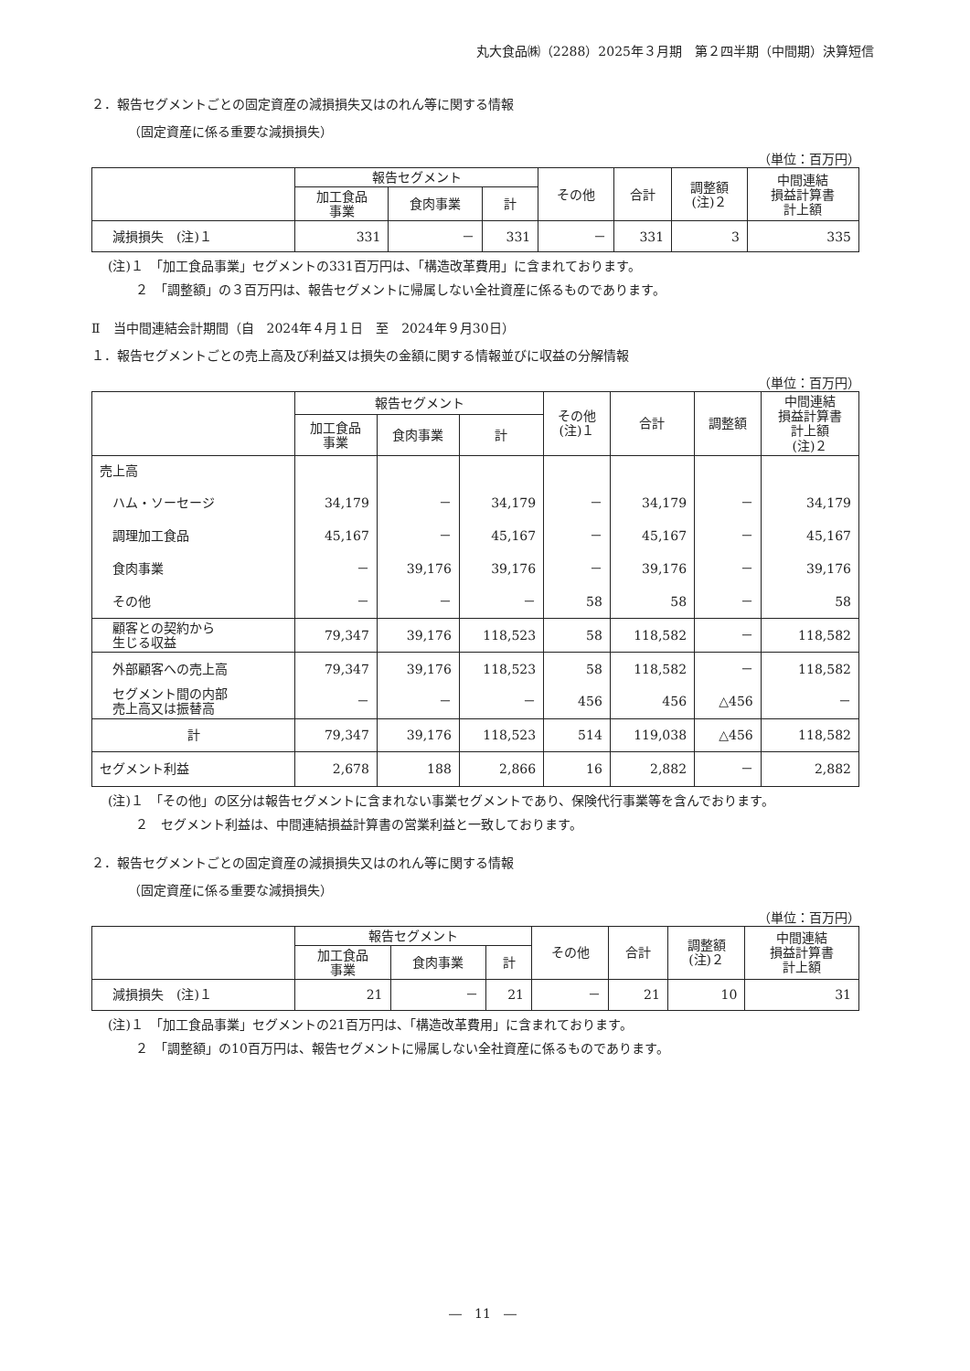丸大食品㈱（2288）2025年３月期　第２四半期（中間期）決算短信
２．報告セグメントごとの固定資産の減損損失又はのれん等に関する情報
（固定資産に係る重要な減損損失）
（単位：百万円）
| | 報告セグメント | | | その他 | 合計 | 調整額 (注)２ | 中間連結 損益計算書 計上額 |
| --- | --- | --- | --- | --- | --- | --- | --- |
| | 加工食品 事業 | 食肉事業 | 計 | | | | |
| 減損損失 (注)１ | 331 | － | 331 | － | 331 | 3 | 335 |
(注)１　「加工食品事業」セグメントの331百万円は、「構造改革費用」に含まれております。
２　「調整額」の３百万円は、報告セグメントに帰属しない全社資産に係るものであります。
Ⅱ　当中間連結会計期間（自　2024年４月１日　至　2024年９月30日）
１．報告セグメントごとの売上高及び利益又は損失の金額に関する情報並びに収益の分解情報
（単位：百万円）
| | 報告セグメント | | | その他 (注)１ | 合計 | 調整額 | 中間連結 損益計算書 計上額 (注)２ |
| --- | --- | --- | --- | --- | --- | --- | --- |
| | 加工食品 事業 | 食肉事業 | 計 | | | | |
| 売上高 | | | | | | | |
| ハム・ソーセージ | 34,179 | － | 34,179 | － | 34,179 | － | 34,179 |
| 調理加工食品 | 45,167 | － | 45,167 | － | 45,167 | － | 45,167 |
| 食肉事業 | － | 39,176 | 39,176 | － | 39,176 | － | 39,176 |
| その他 | － | － | － | 58 | 58 | － | 58 |
| 顧客との契約から 生じる収益 | 79,347 | 39,176 | 118,523 | 58 | 118,582 | － | 118,582 |
| 外部顧客への売上高 | 79,347 | 39,176 | 118,523 | 58 | 118,582 | － | 118,582 |
| セグメント間の内部 売上高又は振替高 | － | － | － | 456 | 456 | △456 | － |
| 計 | 79,347 | 39,176 | 118,523 | 514 | 119,038 | △456 | 118,582 |
| セグメント利益 | 2,678 | 188 | 2,866 | 16 | 2,882 | － | 2,882 |
(注)１　「その他」の区分は報告セグメントに含まれない事業セグメントであり、保険代行事業等を含んでおります。
２　セグメント利益は、中間連結損益計算書の営業利益と一致しております。
２．報告セグメントごとの固定資産の減損損失又はのれん等に関する情報
（固定資産に係る重要な減損損失）
（単位：百万円）
| | 報告セグメント | | | その他 | 合計 | 調整額 (注)２ | 中間連結 損益計算書 計上額 |
| --- | --- | --- | --- | --- | --- | --- | --- |
| | 加工食品 事業 | 食肉事業 | 計 | | | | |
| 減損損失 (注)１ | 21 | － | 21 | － | 21 | 10 | 31 |
(注)１　「加工食品事業」セグメントの21百万円は、「構造改革費用」に含まれております。
２　「調整額」の10百万円は、報告セグメントに帰属しない全社資産に係るものであります。
―　11　―